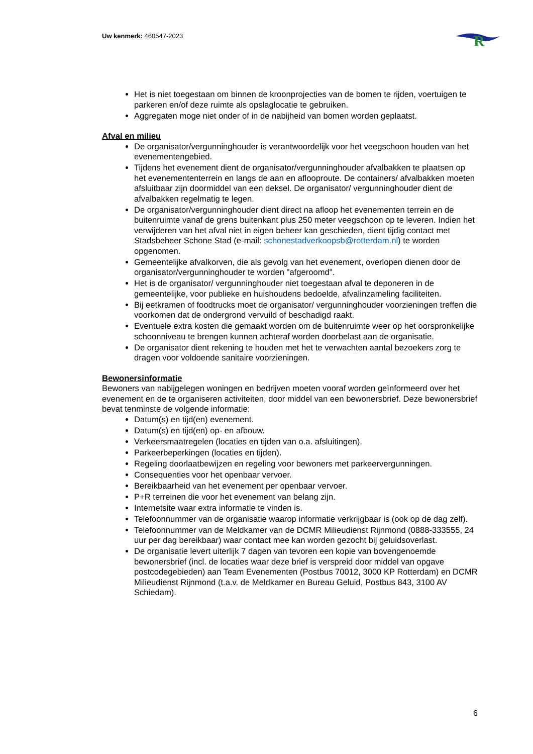Uw kenmerk: 460547-2023
R
Het is niet toegestaan om binnen de kroonprojecties van de bomen te rijden, voertuigen te parkeren en/of deze ruimte als opslaglocatie te gebruiken.
Aggregaten moge niet onder of in de nabijheid van bomen worden geplaatst.
Afval en milieu
De organisator/vergunninghouder is verantwoordelijk voor het veegschoon houden van het evenementengebied.
Tijdens het evenement dient de organisator/vergunninghouder afvalbakken te plaatsen op het evenemententerrein en langs de aan en aflooproute. De containers/ afvalbakken moeten afsluitbaar zijn doormiddel van een deksel. De organisator/ vergunninghouder dient de afvalbakken regelmatig te legen.
De organisator/vergunninghouder dient direct na afloop het evenementen terrein en de buitenruimte vanaf de grens buitenkant plus 250 meter veegschoon op te leveren. Indien het verwijderen van het afval niet in eigen beheer kan geschieden, dient tijdig contact met Stadsbeheer Schone Stad (e-mail: schonestadverkoopsb@rotterdam.nl) te worden opgenomen.
Gemeentelijke afvalkorven, die als gevolg van het evenement, overlopen dienen door de organisator/vergunninghouder te worden "afgeroomd".
Het is de organisator/ vergunninghouder niet toegestaan afval te deponeren in de gemeentelijke, voor publieke en huishoudens bedoelde, afvalinzameling faciliteiten.
Bij eetkramen of foodtrucks moet de organisator/ vergunninghouder voorzieningen treffen die voorkomen dat de ondergrond vervuild of beschadigd raakt.
Eventuele extra kosten die gemaakt worden om de buitenruimte weer op het oorspronkelijke schoonniveau te brengen kunnen achteraf worden doorbelast aan de organisatie.
De organisator dient rekening te houden met het te verwachten aantal bezoekers zorg te dragen voor voldoende sanitaire voorzieningen.
Bewonersinformatie
Bewoners van nabijgelegen woningen en bedrijven moeten vooraf worden geïnformeerd over het evenement en de te organiseren activiteiten, door middel van een bewonersbrief. Deze bewonersbrief bevat tenminste de volgende informatie:
Datum(s) en tijd(en) evenement.
Datum(s) en tijd(en) op- en afbouw.
Verkeersmaatregelen (locaties en tijden van o.a. afsluitingen).
Parkeerbeperkingen (locaties en tijden).
Regeling doorlaatbewijzen en regeling voor bewoners met parkeervergunningen.
Consequenties voor het openbaar vervoer.
Bereikbaarheid van het evenement per openbaar vervoer.
P+R terreinen die voor het evenement van belang zijn.
Internetsite waar extra informatie te vinden is.
Telefoonnummer van de organisatie waarop informatie verkrijgbaar is (ook op de dag zelf).
Telefoonnummer van de Meldkamer van de DCMR Milieudienst Rijnmond (0888-333555, 24 uur per dag bereikbaar) waar contact mee kan worden gezocht bij geluidsoverlast.
De organisatie levert uiterlijk 7 dagen van tevoren een kopie van bovengenoemde bewonersbrief (incl. de locaties waar deze brief is verspreid door middel van opgave postcodegebieden) aan Team Evenementen (Postbus 70012, 3000 KP Rotterdam) en DCMR Milieudienst Rijnmond (t.a.v. de Meldkamer en Bureau Geluid, Postbus 843, 3100 AV Schiedam).
6